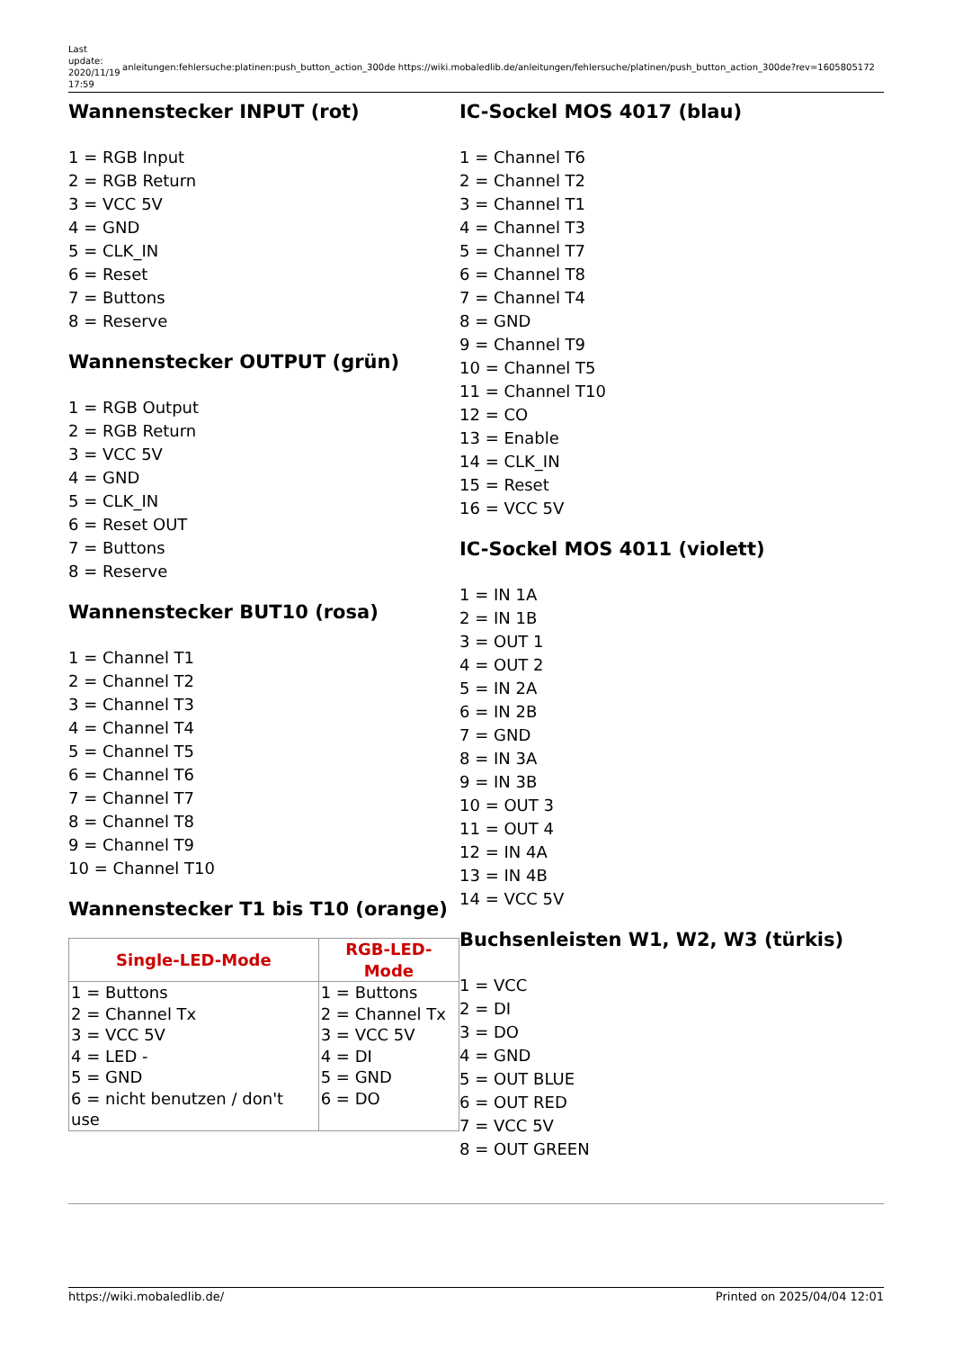Last update: 2020/11/19 17:59
anleitungen:fehlersuche:platinen:push_button_action_300de https://wiki.mobaledlib.de/anleitungen/fehlersuche/platinen/push_button_action_300de?rev=1605805172
Wannenstecker INPUT (rot)
1 = RGB Input
2 = RGB Return
3 = VCC 5V
4 = GND
5 = CLK_IN
6 = Reset
7 = Buttons
8 = Reserve
Wannenstecker OUTPUT (grün)
1 = RGB Output
2 = RGB Return
3 = VCC 5V
4 = GND
5 = CLK_IN
6 = Reset OUT
7 = Buttons
8 = Reserve
Wannenstecker BUT10 (rosa)
1 = Channel T1
2 = Channel T2
3 = Channel T3
4 = Channel T4
5 = Channel T5
6 = Channel T6
7 = Channel T7
8 = Channel T8
9 = Channel T9
10 = Channel T10
Wannenstecker T1 bis T10 (orange)
| Single-LED-Mode | RGB-LED-Mode |
| --- | --- |
| 1 = Buttons 2 = Channel Tx 3 = VCC 5V 4 = LED - 5 = GND 6 = nicht benutzen / don't use | 1 = Buttons 2 = Channel Tx 3 = VCC 5V 4 = DI 5 = GND 6 = DO |
IC-Sockel MOS 4017 (blau)
1 = Channel T6
2 = Channel T2
3 = Channel T1
4 = Channel T3
5 = Channel T7
6 = Channel T8
7 = Channel T4
8 = GND
9 = Channel T9
10 = Channel T5
11 = Channel T10
12 = CO
13 = Enable
14 = CLK_IN
15 = Reset
16 = VCC 5V
IC-Sockel MOS 4011 (violett)
1 = IN 1A
2 = IN 1B
3 = OUT 1
4 = OUT 2
5 = IN 2A
6 = IN 2B
7 = GND
8 = IN 3A
9 = IN 3B
10 = OUT 3
11 = OUT 4
12 = IN 4A
13 = IN 4B
14 = VCC 5V
Buchsenleisten W1, W2, W3 (türkis)
1 = VCC
2 = DI
3 = DO
4 = GND
5 = OUT BLUE
6 = OUT RED
7 = VCC 5V
8 = OUT GREEN
https://wiki.mobaledlib.de/ Printed on 2025/04/04 12:01